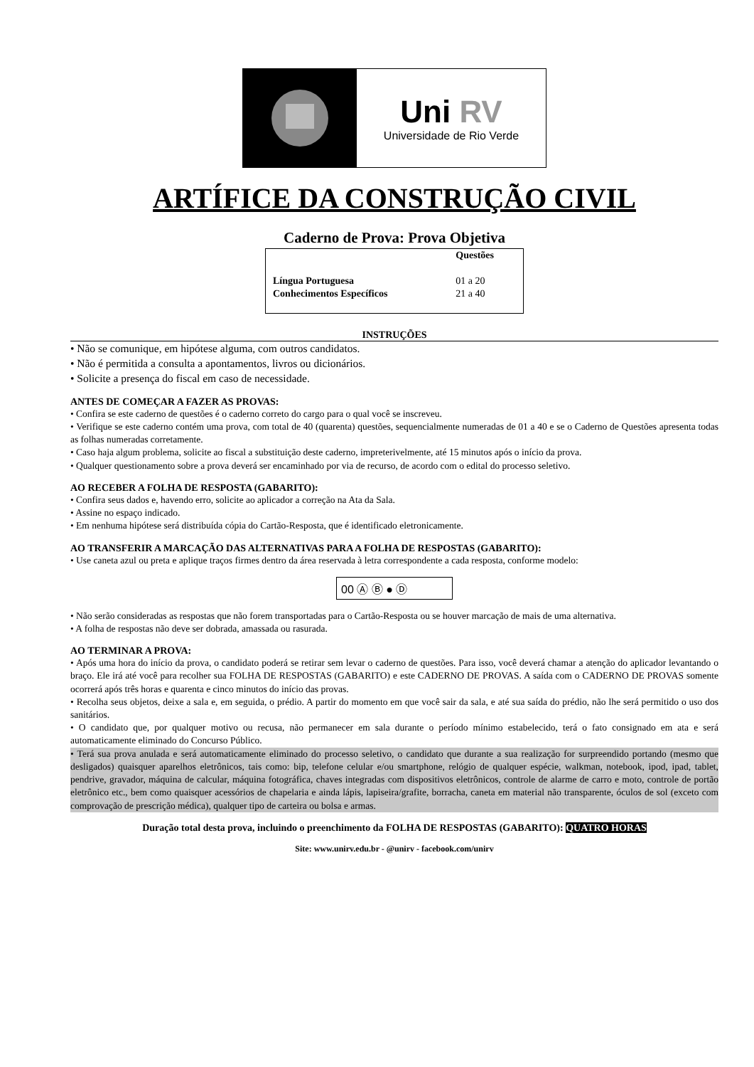Uni RV
Universidade de Rio Verde
ARTÍFICE DA CONSTRUÇÃO CIVIL
Caderno de Prova: Prova Objetiva
| | Questões |
| --- | --- |
| Língua Portuguesa | 01 a 20 |
| Conhecimentos Específicos | 21 a 40 |
INSTRUÇÕES
• Não se comunique, em hipótese alguma, com outros candidatos.
• Não é permitida a consulta a apontamentos, livros ou dicionários.
• Solicite a presença do fiscal em caso de necessidade.
ANTES DE COMEÇAR A FAZER AS PROVAS:
• Confira se este caderno de questões é o caderno correto do cargo para o qual você se inscreveu.
• Verifique se este caderno contém uma prova, com total de 40 (quarenta) questões, sequencialmente numeradas de 01 a 40 e se o Caderno de Questões apresenta todas as folhas numeradas corretamente.
• Caso haja algum problema, solicite ao fiscal a substituição deste caderno, impreterivelmente, até 15 minutos após o início da prova.
• Qualquer questionamento sobre a prova deverá ser encaminhado por via de recurso, de acordo com o edital do processo seletivo.
AO RECEBER A FOLHA DE RESPOSTA (GABARITO):
• Confira seus dados e, havendo erro, solicite ao aplicador a correção na Ata da Sala.
• Assine no espaço indicado.
• Em nenhuma hipótese será distribuída cópia do Cartão-Resposta, que é identificado eletronicamente.
AO TRANSFERIR A MARCAÇÃO DAS ALTERNATIVAS PARA A FOLHA DE RESPOSTAS (GABARITO):
• Use caneta azul ou preta e aplique traços firmes dentro da área reservada à letra correspondente a cada resposta, conforme modelo:
00 Ⓐ Ⓑ ● Ⓓ
• Não serão consideradas as respostas que não forem transportadas para o Cartão-Resposta ou se houver marcação de mais de uma alternativa.
• A folha de respostas não deve ser dobrada, amassada ou rasurada.
AO TERMINAR A PROVA:
• Após uma hora do início da prova, o candidato poderá se retirar sem levar o caderno de questões. Para isso, você deverá chamar a atenção do aplicador levantando o braço. Ele irá até você para recolher sua FOLHA DE RESPOSTAS (GABARITO) e este CADERNO DE PROVAS. A saída com o CADERNO DE PROVAS somente ocorrerá após três horas e quarenta e cinco minutos do início das provas.
• Recolha seus objetos, deixe a sala e, em seguida, o prédio. A partir do momento em que você sair da sala, e até sua saída do prédio, não lhe será permitido o uso dos sanitários.
• O candidato que, por qualquer motivo ou recusa, não permanecer em sala durante o período mínimo estabelecido, terá o fato consignado em ata e será automaticamente eliminado do Concurso Público.
• Terá sua prova anulada e será automaticamente eliminado do processo seletivo, o candidato que durante a sua realização for surpreendido portando (mesmo que desligados) quaisquer aparelhos eletrônicos, tais como: bip, telefone celular e/ou smartphone, relógio de qualquer espécie, walkman, notebook, ipod, ipad, tablet, pendrive, gravador, máquina de calcular, máquina fotográfica, chaves integradas com dispositivos eletrônicos, controle de alarme de carro e moto, controle de portão eletrônico etc., bem como quaisquer acessórios de chapelaria e ainda lápis, lapiseira/grafite, borracha, caneta em material não transparente, óculos de sol (exceto com comprovação de prescrição médica), qualquer tipo de carteira ou bolsa e armas.
Duração total desta prova, incluindo o preenchimento da FOLHA DE RESPOSTAS (GABARITO): QUATRO HORAS
Site: www.unirv.edu.br - @unirv - facebook.com/unirv